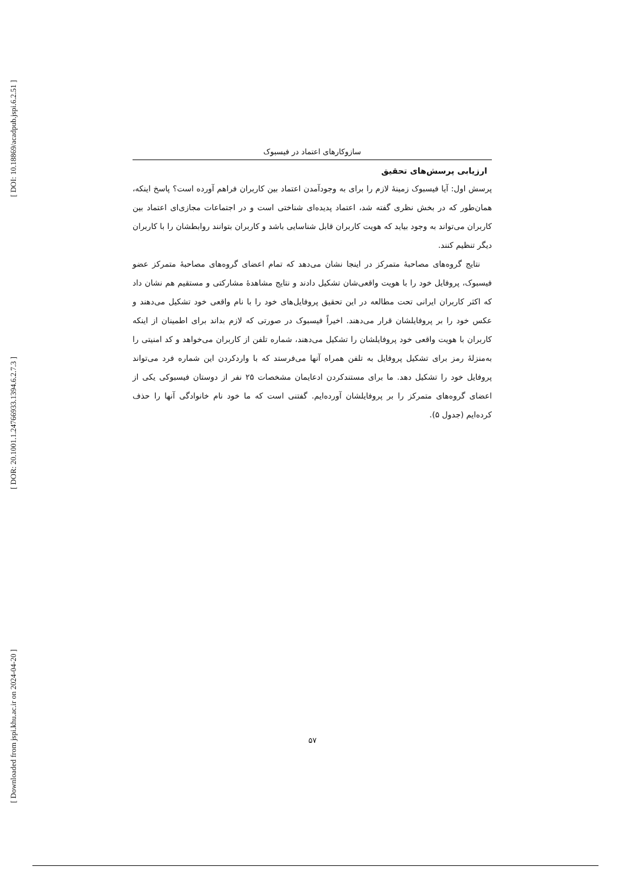[ DOI: 10.18869/acadpub.jspi.6.2.51 ]
[ DOR: 20.1001.1.24766933.1394.6.2.7.3 ]
[ Downloaded from jspi.khu.ac.ir on 2024-04-20 ]
سازوکارهای اعتماد در فیسبوک
ارزیابی پرسش‌های تحقیق
پرسش اول: آیا فیسبوک زمینهٔ لازم را برای به وجودآمدن اعتماد بین کاربران فراهم آورده است؟ پاسخ اینکه، همان‌طور که در بخش نظری گفته شد، اعتماد پدیده‌ای شناختی است و در اجتماعات مجازی‌ای اعتماد بین کاربران می‌تواند به وجود بیاید که هویت کاربران قابل شناسایی باشد و کاربران بتوانند روابطشان را با کاربران دیگر تنظیم کنند.
نتایج گروه‌های مصاحبهٔ متمرکز در اینجا نشان می‌دهد که تمام اعضای گروه‌های مصاحبهٔ متمرکز عضو فیسبوک، پروفایل خود را با هویت واقعی‌شان تشکیل دادند و نتایج مشاهدهٔ مشارکتی و مستقیم هم نشان داد که اکثر کاربران ایرانی تحت مطالعه در این تحقیق پروفایل‌های خود را با نام واقعی خود تشکیل می‌دهند و عکس خود را بر پروفایلشان قرار می‌دهند. اخیراً فیسبوک در صورتی که لازم بداند برای اطمینان از اینکه کاربران با هویت واقعی خود پروفایلشان را تشکیل می‌دهند، شماره تلفن از کاربران می‌خواهد و کد امنیتی را به‌منزلهٔ رمز برای تشکیل پروفایل به تلفن همراه آنها می‌فرستد که با واردکردن این شماره فرد می‌تواند پروفایل خود را تشکیل دهد. ما برای مستندکردن ادعایمان مشخصات ۲۵ نفر از دوستان فیسبوکی یکی از اعضای گروه‌های متمرکز را بر پروفایلشان آورده‌ایم. گفتنی است که ما خود نام خانوادگی آنها را حذف کرده‌ایم (جدول ۵).
۵۷